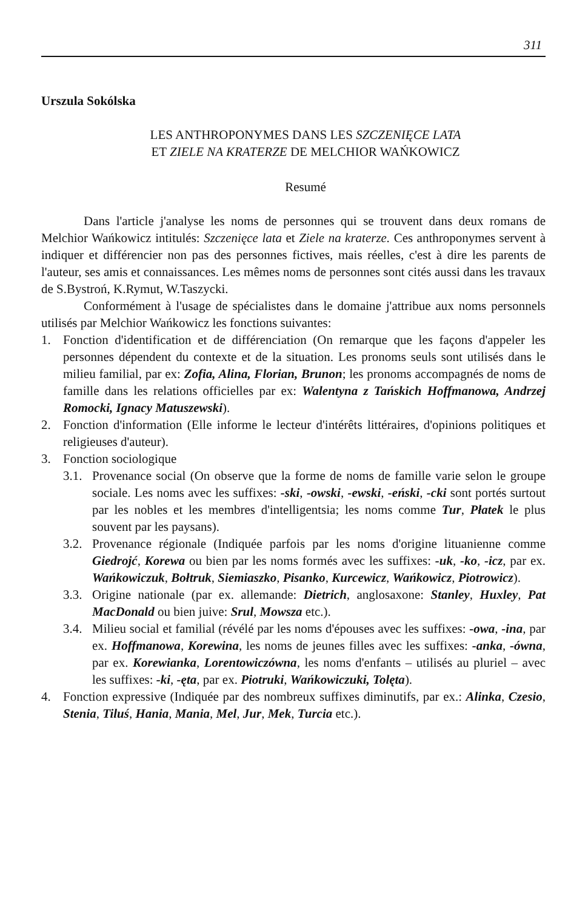311
Urszula Sokólska
LES ANTHROPONYMES DANS LES SZCZENIĘCE LATA
ET ZIELE NA KRATERZE DE MELCHIOR WAŃKOWICZ
Resumé
Dans l'article j'analyse les noms de personnes qui se trouvent dans deux romans de Melchior Wańkowicz intitulés: Szczenięce lata et Ziele na kraterze. Ces anthroponymes servent à indiquer et différencier non pas des personnes fictives, mais réelles, c'est à dire les parents de l'auteur, ses amis et connaissances. Les mêmes noms de personnes sont cités aussi dans les travaux de S.Bystroń, K.Rymut, W.Taszycki.
Conformément à l'usage de spécialistes dans le domaine j'attribue aux noms personnels utilisés par Melchior Wańkowicz les fonctions suivantes:
1. Fonction d'identification et de différenciation (On remarque que les façons d'appeler les personnes dépendent du contexte et de la situation. Les pronoms seuls sont utilisés dans le milieu familial, par ex: Zofia, Alina, Florian, Brunon; les pronoms accompagnés de noms de famille dans les relations officielles par ex: Walentyna z Tańskich Hoffmanowa, Andrzej Romocki, Ignacy Matuszewski).
2. Fonction d'information (Elle informe le lecteur d'intérêts littéraires, d'opinions politiques et religieuses d'auteur).
3. Fonction sociologique
3.1. Provenance social (On observe que la forme de noms de famille varie selon le groupe sociale. Les noms avec les suffixes: -ski, -owski, -ewski, -eński, -cki sont portés surtout par les nobles et les membres d'intelligentsia; les noms comme Tur, Płatek le plus souvent par les paysans).
3.2. Provenance régionale (Indiquée parfois par les noms d'origine lituanienne comme Giedrojć, Korewa ou bien par les noms formés avec les suffixes: -uk, -ko, -icz, par ex. Wańkowiczuk, Bołtruk, Siemiaszko, Pisanko, Kurcewicz, Wańkowicz, Piotrowicz).
3.3. Origine nationale (par ex. allemande: Dietrich, anglosaxone: Stanley, Huxley, Pat MacDonald ou bien juive: Srul, Mowsza etc.).
3.4. Milieu social et familial (révélé par les noms d'épouses avec les suffixes: -owa, -ina, par ex. Hoffmanowa, Korewina, les noms de jeunes filles avec les suffixes: -anka, -ówna, par ex. Korewianka, Lorentowiczówna, les noms d'enfants – utilisés au pluriel – avec les suffixes: -ki, -ęta, par ex. Piotruki, Wańkowiczuki, Tolęta).
4. Fonction expressive (Indiquée par des nombreux suffixes diminutifs, par ex.: Alinka, Czesio, Stenia, Tiluś, Hania, Mania, Mel, Jur, Mek, Turcia etc.).